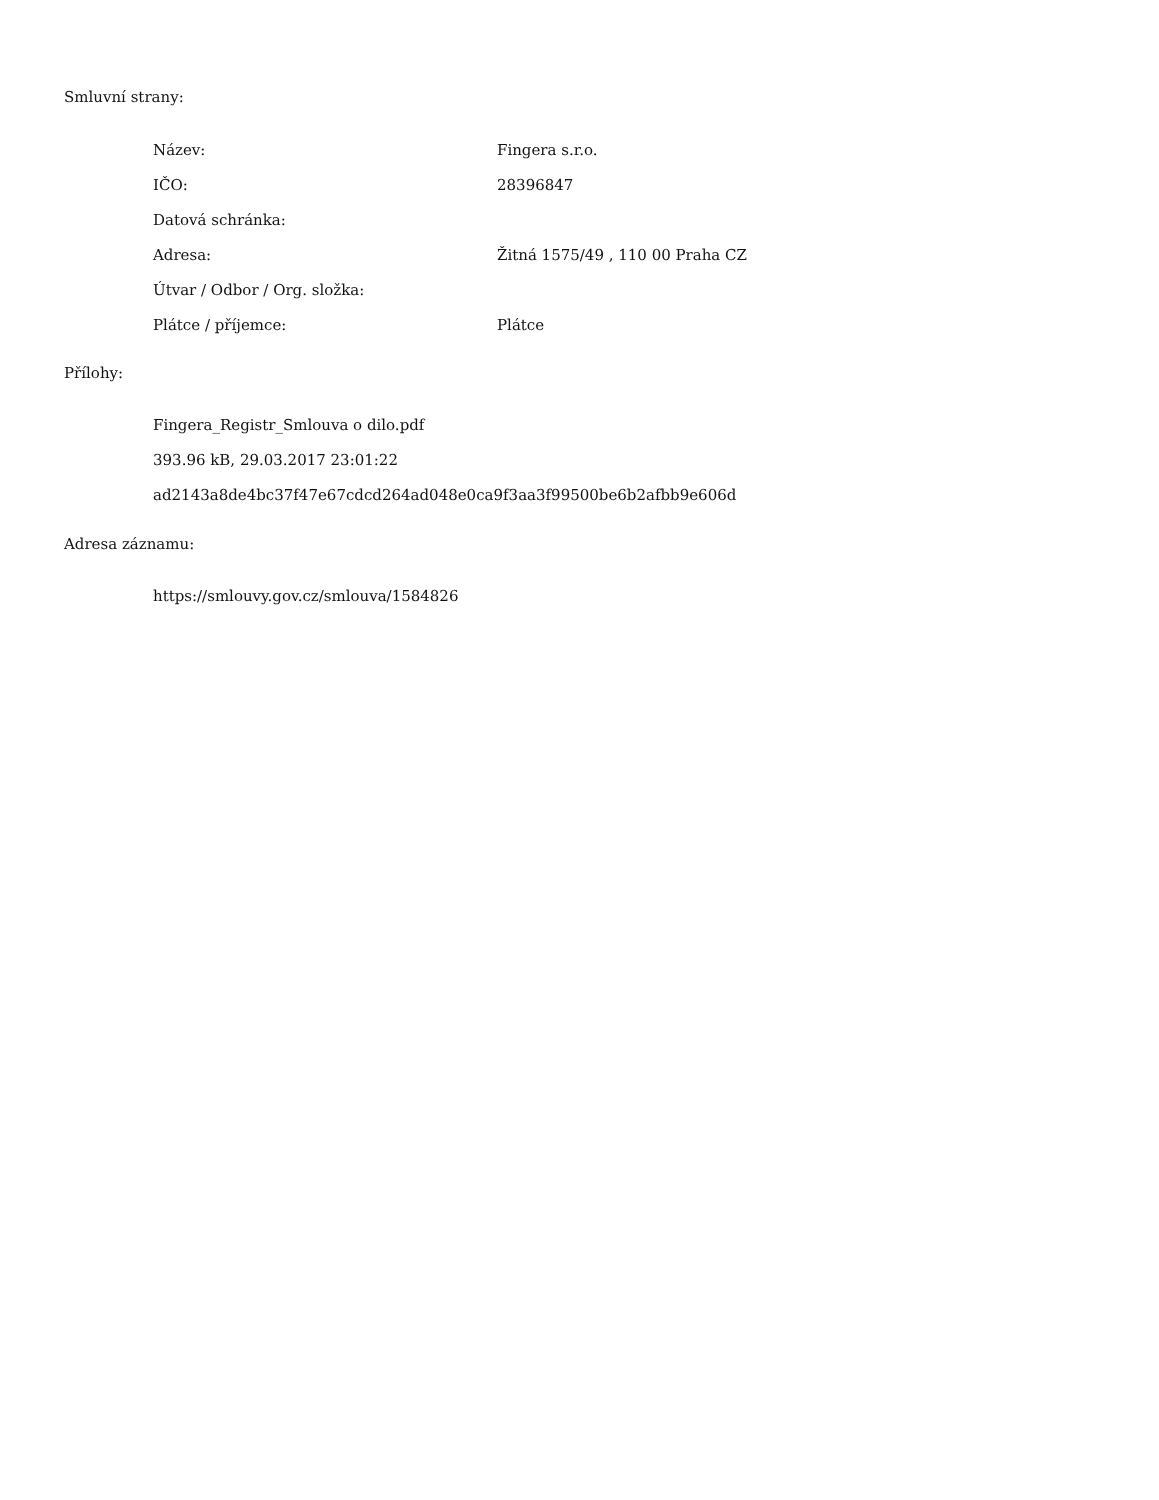Smluvní strany:
| Název: | Fingera s.r.o. |
| IČO: | 28396847 |
| Datová schránka: | |
| Adresa: | Žitná 1575/49 , 110 00 Praha CZ |
| Útvar / Odbor / Org. složka: | |
| Plátce / příjemce: | Plátce |
Přílohy:
Fingera_Registr_Smlouva o dilo.pdf
393.96 kB, 29.03.2017 23:01:22
ad2143a8de4bc37f47e67cdcd264ad048e0ca9f3aa3f99500be6b2afbb9e606d
Adresa záznamu:
https://smlouvy.gov.cz/smlouva/1584826